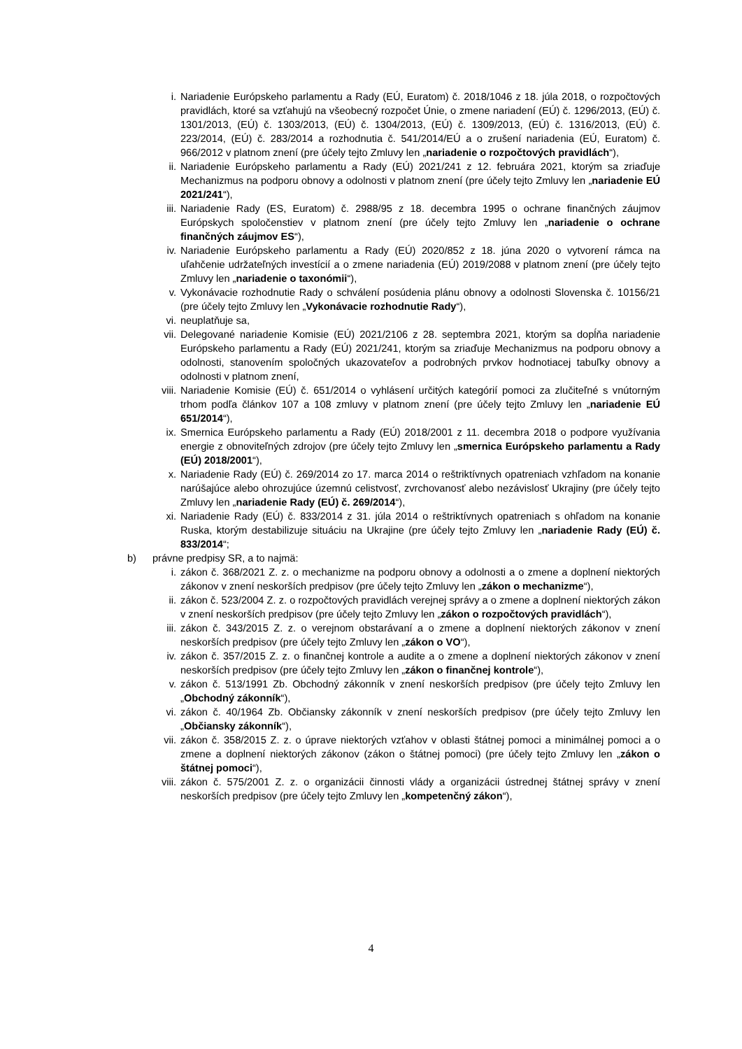i. Nariadenie Európskeho parlamentu a Rady (EÚ, Euratom) č. 2018/1046 z 18. júla 2018, o rozpočtových pravidlách, ktoré sa vzťahujú na všeobecný rozpočet Únie, o zmene nariadení (EÚ) č. 1296/2013, (EÚ) č. 1301/2013, (EÚ) č. 1303/2013, (EÚ) č. 1304/2013, (EÚ) č. 1309/2013, (EÚ) č. 1316/2013, (EÚ) č. 223/2014, (EÚ) č. 283/2014 a rozhodnutia č. 541/2014/EÚ a o zrušení nariadenia (EÚ, Euratom) č. 966/2012 v platnom znení (pre účely tejto Zmluvy len „nariadenie o rozpočtových pravidlách“),
ii. Nariadenie Európskeho parlamentu a Rady (EÚ) 2021/241 z 12. februára 2021, ktorým sa zriaďuje Mechanizmus na podporu obnovy a odolnosti v platnom znení (pre účely tejto Zmluvy len „nariadenie EÚ 2021/241“),
iii. Nariadenie Rady (ES, Euratom) č. 2988/95 z 18. decembra 1995 o ochrane finančných záujmov Európskych spoločenstiev v platnom znení (pre účely tejto Zmluvy len „nariadenie o ochrane finančných záujmov ES“),
iv. Nariadenie Európskeho parlamentu a Rady (EÚ) 2020/852 z 18. júna 2020 o vytvorení rámca na uľahčenie udržateľných investícií a o zmene nariadenia (EÚ) 2019/2088 v platnom znení (pre účely tejto Zmluvy len „nariadenie o taxonómii“),
v. Vykonávacie rozhodnutie Rady o schválení posúdenia plánu obnovy a odolnosti Slovenska č. 10156/21 (pre účely tejto Zmluvy len „Vykonávacie rozhodnutie Rady“),
vi. neuplatňuje sa,
vii. Delegované nariadenie Komisie (EÚ) 2021/2106 z 28. septembra 2021, ktorým sa dopĺňa nariadenie Európskeho parlamentu a Rady (EÚ) 2021/241, ktorým sa zriaďuje Mechanizmus na podporu obnovy a odolnosti, stanovením spoločných ukazovateľov a podrobných prvkov hodnotiacej tabuľky obnovy a odolnosti v platnom znení,
viii. Nariadenie Komisie (EÚ) č. 651/2014 o vyhlásení určitých kategórií pomoci za zlučiteľné s vnútorným trhom podľa článkov 107 a 108 zmluvy v platnom znení (pre účely tejto Zmluvy len „nariadenie EÚ 651/2014“),
ix. Smernica Európskeho parlamentu a Rady (EÚ) 2018/2001 z 11. decembra 2018 o podpore využívania energie z obnoviteľných zdrojov (pre účely tejto Zmluvy len „smernica Európskeho parlamentu a Rady (EÚ) 2018/2001“),
x. Nariadenie Rady (EÚ) č. 269/2014 zo 17. marca 2014 o reštriktívnych opatreniach vzhľadom na konanie narúšajúce alebo ohrozujúce územnú celistvosť, zvrchovanosť alebo nezávislosť Ukrajiny (pre účely tejto Zmluvy len „nariadenie Rady (EÚ) č. 269/2014“),
xi. Nariadenie Rady (EÚ) č. 833/2014 z 31. júla 2014 o reštriktívnych opatreniach s ohľadom na konanie Ruska, ktorým destabilizuje situáciu na Ukrajine (pre účely tejto Zmluvy len „nariadenie Rady (EÚ) č. 833/2014“;
b) právne predpisy SR, a to najmä:
i. zákon č. 368/2021 Z. z. o mechanizme na podporu obnovy a odolnosti a o zmene a doplnení niektorých zákonov v znení neskorších predpisov (pre účely tejto Zmluvy len „zákon o mechanizme“),
ii. zákon č. 523/2004 Z. z. o rozpočtových pravidlách verejnej správy a o zmene a doplnení niektorých zákon v znení neskorších predpisov (pre účely tejto Zmluvy len „zákon o rozpočtových pravidlách“),
iii. zákon č. 343/2015 Z. z. o verejnom obstarávaní a o zmene a doplnení niektorých zákonov v znení neskorších predpisov (pre účely tejto Zmluvy len „zákon o VO“),
iv. zákon č. 357/2015 Z. z. o finančnej kontrole a audite a o zmene a doplnení niektorých zákonov v znení neskorších predpisov (pre účely tejto Zmluvy len „zákon o finančnej kontrole“),
v. zákon č. 513/1991 Zb. Obchodný zákonník v znení neskorších predpisov (pre účely tejto Zmluvy len „Obchodný zákonník“),
vi. zákon č. 40/1964 Zb. Občiansky zákonník v znení neskorších predpisov (pre účely tejto Zmluvy len „Občiansky zákonník“),
vii. zákon č. 358/2015 Z. z. o úprave niektorých vzťahov v oblasti štátnej pomoci a minimálnej pomoci a o zmene a doplnení niektorých zákonov (zákon o štátnej pomoci) (pre účely tejto Zmluvy len „zákon o štátnej pomoci“),
viii. zákon č. 575/2001 Z. z. o organizácii činnosti vlády a organizácii ústrednej štátnej správy v znení neskorších predpisov (pre účely tejto Zmluvy len „kompetenčný zákon“),
4